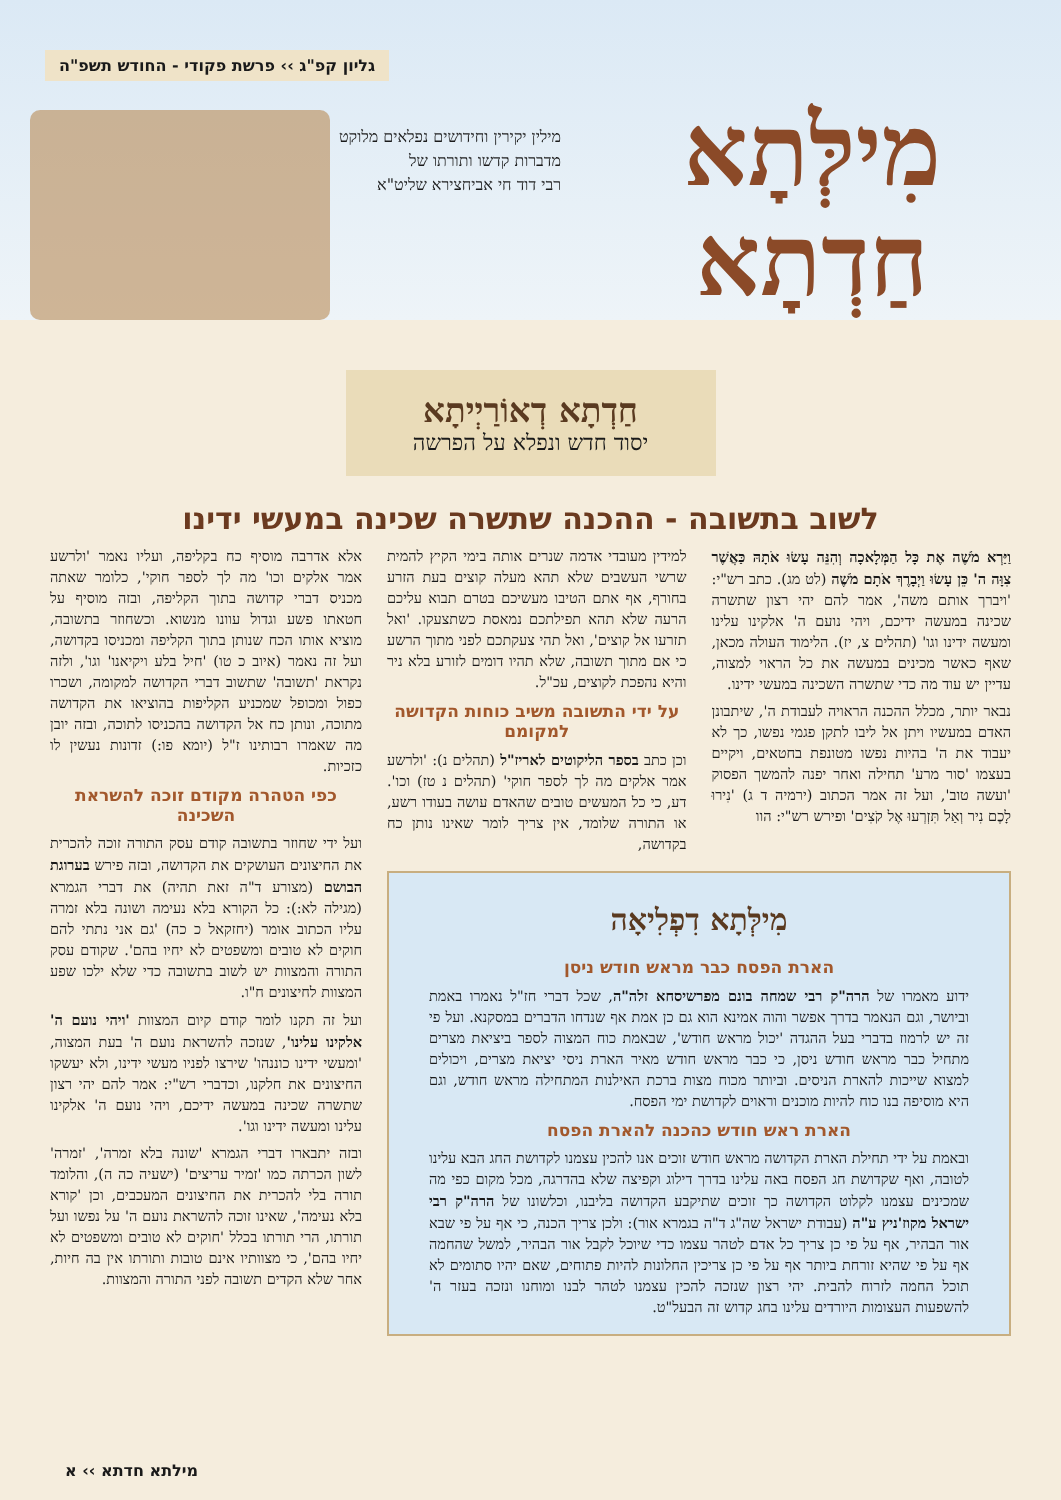גליון קפ"ג ›› פרשת פקודי - החודש תשפ"ה
מִילְּתָא
חַדְתָא
מילין יקירין וחידושים נפלאים מלוקט
מדברות קדשו ותורתו של
רבי דוד חי אביחצירא שליט"א
חַדְתָא דְאוֹרַיְיתָא
יסוד חדש ונפלא על הפרשה
לשוב בתשובה - ההכנה שתשרה שכינה במעשי ידינו
וַיַּרְא מֹשֶׁה אֶת כָּל הַמְּלָאכָה וְהִנֵּה עָשׂוּ אֹתָהּ כַּאֲשֶׁר צִוָּה ה' כֵּן עָשׂוּ וַיְבָרֶךְ אֹתָם מֹשֶׁה (לט מג). כתב רש"י: 'ויברך אותם משה', אמר להם יהי רצון שתשרה שכינה במעשה ידיכם, ויהי נועם ה' אלקינו עלינו ומעשה ידינו וגו' (תהלים צ, יז). הלימוד העולה מכאן, שאף כאשר מכינים במעשה את כל הראוי למצוה, עדיין יש עוד מה כדי שתשרה השכינה במעשי ידינו.
נבאר יותר, מכלל ההכנה הראויה לעבודת ה', שיתבונן האדם במעשיו ויתן אל ליבו לתקן פגמי נפשו, כך לא יעבוד את ה' בהיות נפשו מטונפת בחטאים, ויקיים בעצמו 'סור מרע' תחילה ואחר יפנה להמשך הפסוק 'ועשה טוב', ועל זה אמר הכתוב (ירמיה ד ג) 'נִירוּ לָכֶם נִיר וְאַל תִּזְרְעוּ אֶל קֹצִים' ופירש רש"י: הוו
למידין מעובדי אדמה שנרים אותה בימי הקיץ להמית שרשי העשבים שלא תהא מעלה קוצים בעת הזרע בחורף, אף אתם הטיבו מעשיכם בטרם תבוא עליכם הרעה שלא תהא תפילתכם נמאסת כשתצעקו. 'ואל תזרעו אל קוצים', ואל תהי צעקתכם לפני מתוך הרשע כי אם מתוך תשובה, שלא תהיו דומים לזורע בלא ניר והיא נהפכת לקוצים, עכ"ל.
על ידי התשובה משיב כוחות הקדושה למקומם
וכן כתב בספר הליקוטים לאריז"ל (תהלים נ): 'ולרשע אמר אלקים מה לך לספר חוקי' (תהלים נ טז) וכו'. דע, כי כל המעשים טובים שהאדם עושה בעודו רשע, או התורה שלומד, אין צריך לומר שאינו נותן כח בקדושה,
מִילְּתָא דִפְלִיאָה
הארת הפסח כבר מראש חודש ניסן
ידוע מאמרו של הרה"ק רבי שמחה בונם מפרשיסחא זלה"ה, שכל דברי חז"ל נאמרו באמת וביושר, וגם הנאמר בדרך אפשר והוה אמינא הוא גם כן אמת אף שנדחו הדברים במסקנא. ועל פי זה יש לרמוז בדברי בעל ההגדה 'יכול מראש חודש', שבאמת כוח המצוה לספר ביציאת מצרים מתחיל כבר מראש חודש ניסן, כי כבר מראש חודש מאיר הארת ניסי יציאת מצרים, ויכולים למצוא שייכות להארת הניסים. וביותר מכוח מצות ברכת האילנות המתחילה מראש חודש, וגם היא מוסיפה בנו כוח להיות מוכנים וראוים לקדושת ימי הפסח.
הארת ראש חודש כהכנה להארת הפסח
ובאמת על ידי תחילת הארת הקדושה מראש חודש זוכים אנו להכין עצמנו לקדושת החג הבא עלינו לטובה, ואף שקדושת חג הפסח באה עלינו בדרך דילוג וקפיצה שלא בהדרגה, מכל מקום כפי מה שמכינים עצמנו לקלוט הקדושה כך זוכים שתיקבע הקדושה בליבנו, וכלשונו של הרה"ק רבי ישראל מקוז'ניץ ע"ה (עבודת ישראל שה"ג ד"ה בגמרא אור): ולכן צריך הכנה, כי אף על פי שבא אור הבהיר, אף על פי כן צריך כל אדם לטהר עצמו כדי שיוכל לקבל אור הבהיר, למשל שהחמה אף על פי שהיא זורחת ביותר אף על פי כן צריכין החלונות להיות פתוחים, שאם יהיו סתומים לא תוכל החמה לזרוח להבית. יהי רצון שנזכה להכין עצמנו לטהר לבנו ומוחנו ונזכה בעזר ה' להשפעות העצומות היורדים עלינו בחג קדוש זה הבעל"ט.
אלא אדרבה מוסיף כח בקליפה, ועליו נאמר 'ולרשע אמר אלקים וכו' מה לך לספר חוקי', כלומר שאתה מכניס דברי קדושה בתוך הקליפה, ובזה מוסיף על חטאתו פשע וגדול עוונו מנשוא. וכשחוזר בתשובה, מוציא אותו הכח שנותן בתוך הקליפה ומכניסו בקדושה, ועל זה נאמר (איוב כ טו) 'חיל בלע ויקיאנו' וגו', ולזה נקראת 'תשובה' שתשוב דברי הקדושה למקומה, ושכרו כפול ומכופל שמכניע הקליפות בהוציאו את הקדושה מתוכה, ונותן כח אל הקדושה בהכניסו לתוכה, ובזה יובן מה שאמרו רבותינו ז"ל (יומא פו:) זדונות נעשין לו כזכיות.
כפי הטהרה מקודם זוכה להשראת השכינה
ועל ידי שחוזר בתשובה קודם עסק התורה זוכה להכרית את החיצונים העושקים את הקדושה, ובזה פירש בערוגת הבושם (מצורע ד"ה זאת תהיה) את דברי הגמרא (מגילה לא:): כל הקורא בלא נעימה ושונה בלא זמרה עליו הכתוב אומר (יחזקאל כ כה) 'גם אני נתתי להם חוקים לא טובים ומשפטים לא יחיו בהם'. שקודם עסק התורה והמצוות יש לשוב בתשובה כדי שלא ילכו שפע המצוות לחיצונים ח"ו.
ועל זה תקנו לומר קודם קיום המצוות 'ויהי נועם ה' אלקינו עלינו', שנזכה להשראת נועם ה' בעת המצוה, 'ומעשי ידינו כוננהו' שירצו לפניו מעשי ידינו, ולא יעשקו החיצונים את חלקנו, וכדברי רש"י: אמר להם יהי רצון שתשרה שכינה במעשה ידיכם, ויהי נועם ה' אלקינו עלינו ומעשה ידינו וגו'.
ובזה יתבארו דברי הגמרא 'שונה בלא זמרה', 'זמרה' לשון הכרתה כמו 'זמיר עריצים' (ישעיה כה ה), והלומד תורה בלי להכרית את החיצונים המעכבים, וכן 'קורא בלא נעימה', שאינו זוכה להשראת נועם ה' על נפשו ועל תורתו, הרי תורתו בכלל 'חוקים לא טובים ומשפטים לא יחיו בהם', כי מצוותיו אינם טובות ותורתו אין בה חיות, אחר שלא הקדים תשובה לפני התורה והמצוות.
מילתא חדתא ›› א